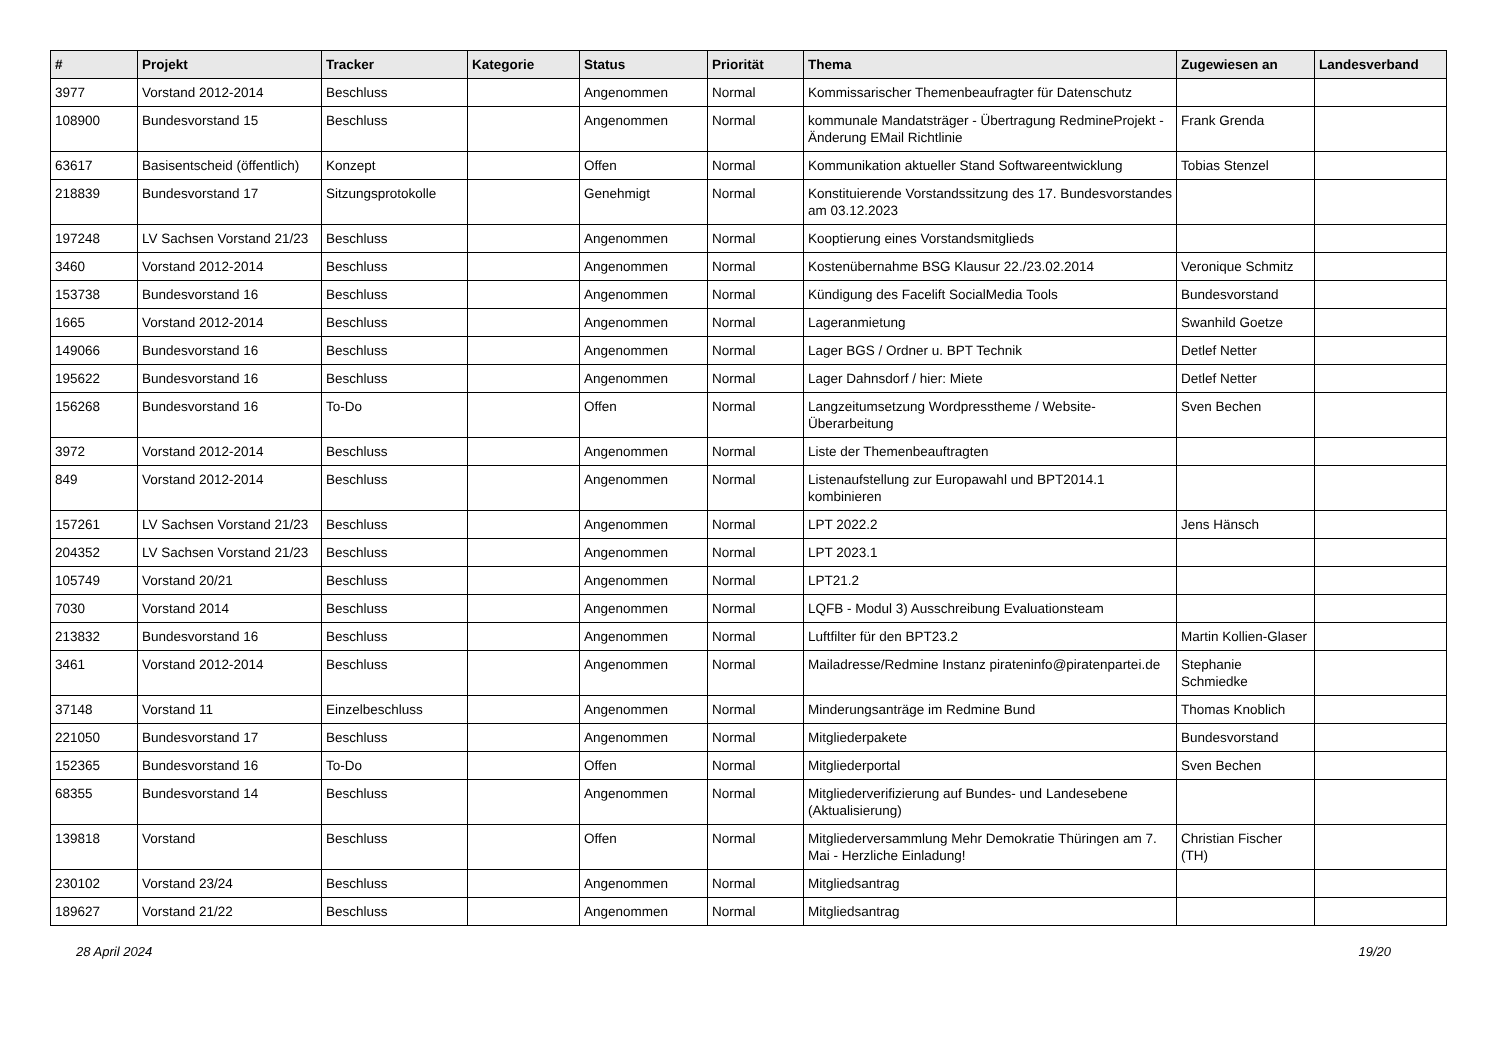| # | Projekt | Tracker | Kategorie | Status | Priorität | Thema | Zugewiesen an | Landesverband |
| --- | --- | --- | --- | --- | --- | --- | --- | --- |
| 3977 | Vorstand 2012-2014 | Beschluss | | Angenommen | Normal | Kommissarischer Themenbeaufragter für Datenschutz | | |
| 108900 | Bundesvorstand 15 | Beschluss | | Angenommen | Normal | kommunale Mandatsträger - Übertragung RedmineProjekt - Änderung EMail Richtlinie | Frank Grenda | |
| 63617 | Basisentscheid (öffentlich) | Konzept | | Offen | Normal | Kommunikation aktueller Stand Softwareentwicklung | Tobias Stenzel | |
| 218839 | Bundesvorstand 17 | Sitzungsprotokolle | | Genehmigt | Normal | Konstituierende Vorstandssitzung des 17. Bundesvorstandes am 03.12.2023 | | |
| 197248 | LV Sachsen Vorstand 21/23 | Beschluss | | Angenommen | Normal | Kooptierung eines Vorstandsmitglieds | | |
| 3460 | Vorstand 2012-2014 | Beschluss | | Angenommen | Normal | Kostenübernahme BSG Klausur 22./23.02.2014 | Veronique Schmitz | |
| 153738 | Bundesvorstand 16 | Beschluss | | Angenommen | Normal | Kündigung des Facelift SocialMedia Tools | Bundesvorstand | |
| 1665 | Vorstand 2012-2014 | Beschluss | | Angenommen | Normal | Lageranmietung | Swanhild Goetze | |
| 149066 | Bundesvorstand 16 | Beschluss | | Angenommen | Normal | Lager BGS / Ordner u. BPT Technik | Detlef Netter | |
| 195622 | Bundesvorstand 16 | Beschluss | | Angenommen | Normal | Lager Dahnsdorf / hier: Miete | Detlef Netter | |
| 156268 | Bundesvorstand 16 | To-Do | | Offen | Normal | Langzeitumsetzung Wordpresstheme / Website-Überarbeitung | Sven Bechen | |
| 3972 | Vorstand 2012-2014 | Beschluss | | Angenommen | Normal | Liste der Themenbeauftragten | | |
| 849 | Vorstand 2012-2014 | Beschluss | | Angenommen | Normal | Listenaufstellung zur Europawahl und BPT2014.1 kombinieren | | |
| 157261 | LV Sachsen Vorstand 21/23 | Beschluss | | Angenommen | Normal | LPT 2022.2 | Jens Hänsch | |
| 204352 | LV Sachsen Vorstand 21/23 | Beschluss | | Angenommen | Normal | LPT 2023.1 | | |
| 105749 | Vorstand 20/21 | Beschluss | | Angenommen | Normal | LPT21.2 | | |
| 7030 | Vorstand 2014 | Beschluss | | Angenommen | Normal | LQFB - Modul 3) Ausschreibung Evaluationsteam | | |
| 213832 | Bundesvorstand 16 | Beschluss | | Angenommen | Normal | Luftfilter für den BPT23.2 | Martin Kollien-Glaser | |
| 3461 | Vorstand 2012-2014 | Beschluss | | Angenommen | Normal | Mailadresse/Redmine Instanz pirateninfo@piratenpartei.de | Stephanie Schmiedke | |
| 37148 | Vorstand 11 | Einzelbeschluss | | Angenommen | Normal | Minderungsanträge im Redmine Bund | Thomas Knoblich | |
| 221050 | Bundesvorstand 17 | Beschluss | | Angenommen | Normal | Mitgliederpakete | Bundesvorstand | |
| 152365 | Bundesvorstand 16 | To-Do | | Offen | Normal | Mitgliederportal | Sven Bechen | |
| 68355 | Bundesvorstand 14 | Beschluss | | Angenommen | Normal | Mitgliederverifizierung auf Bundes- und Landesebene (Aktualisierung) | | |
| 139818 | Vorstand | Beschluss | | Offen | Normal | Mitgliederversammlung Mehr Demokratie Thüringen am 7. Mai - Herzliche Einladung! | Christian Fischer (TH) | |
| 230102 | Vorstand 23/24 | Beschluss | | Angenommen | Normal | Mitgliedsantrag | | |
| 189627 | Vorstand 21/22 | Beschluss | | Angenommen | Normal | Mitgliedsantrag | | |
28 April 2024 19/20